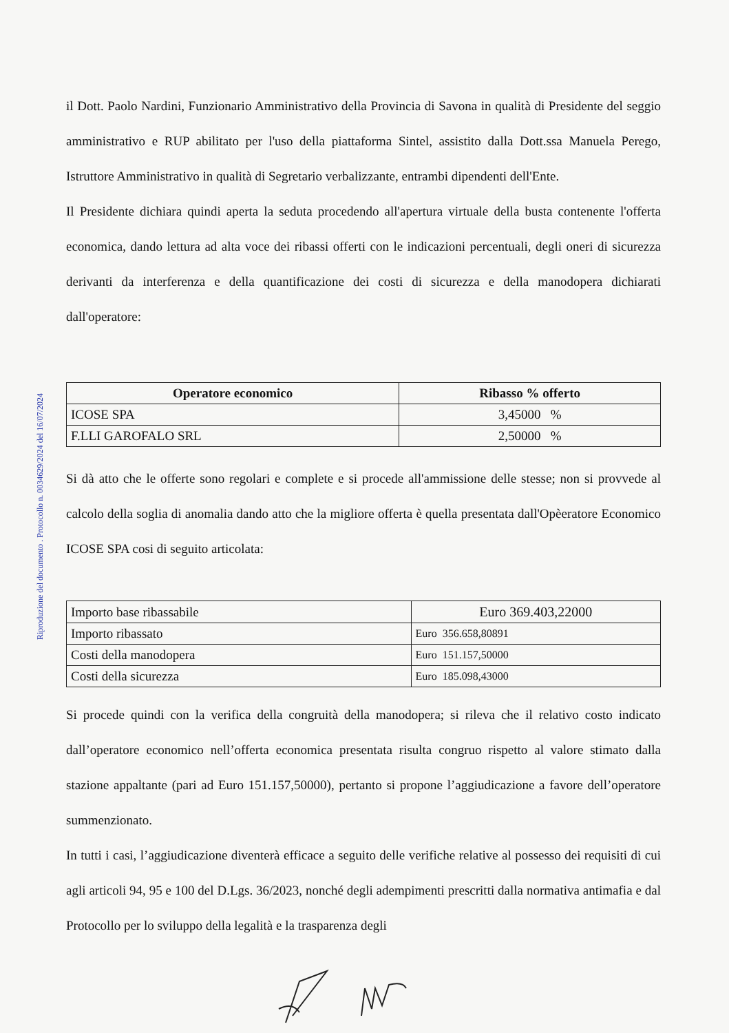Riproduzione del documento . Protocollo n. 0034629/2024 del 16/07/2024
il Dott. Paolo Nardini, Funzionario Amministrativo della Provincia di Savona in qualità di Presidente del seggio amministrativo e RUP abilitato per l'uso della piattaforma Sintel, assistito dalla Dott.ssa Manuela Perego, Istruttore Amministrativo in qualità di Segretario verbalizzante, entrambi dipendenti dell'Ente.
Il Presidente dichiara quindi aperta la seduta procedendo all'apertura virtuale della busta contenente l'offerta economica, dando lettura ad alta voce dei ribassi offerti con le indicazioni percentuali, degli oneri di sicurezza derivanti da interferenza e della quantificazione dei costi di sicurezza e della manodopera dichiarati dall'operatore:
| Operatore economico | Ribasso % offerto |
| --- | --- |
| ICOSE SPA | 3,45000 % |
| F.LLI GAROFALO SRL | 2,50000 % |
Si dà atto che le offerte sono regolari e complete e si procede all'ammissione delle stesse; non si provvede al calcolo della soglia di anomalia dando atto che la migliore offerta è quella presentata dall'Opèeratore Economico ICOSE SPA cosi di seguito articolata:
| Importo base ribassabile | Euro 369.403,22000 |
| Importo ribassato | Euro 356.658,80891 |
| Costi della manodopera | Euro 151.157,50000 |
| Costi della sicurezza | Euro 185.098,43000 |
Si procede quindi con la verifica della congruità della manodopera; si rileva che il relativo costo indicato dall’operatore economico nell’offerta economica presentata risulta congruo rispetto al valore stimato dalla stazione appaltante (pari ad Euro 151.157,50000), pertanto si propone l’aggiudicazione a favore dell’operatore summenzionato.
In tutti i casi, l’aggiudicazione diventerà efficace a seguito delle verifiche relative al possesso dei requisiti di cui agli articoli 94, 95 e 100 del D.Lgs. 36/2023, nonché degli adempimenti prescritti dalla normativa antimafia e dal Protocollo per lo sviluppo della legalità e la trasparenza degli